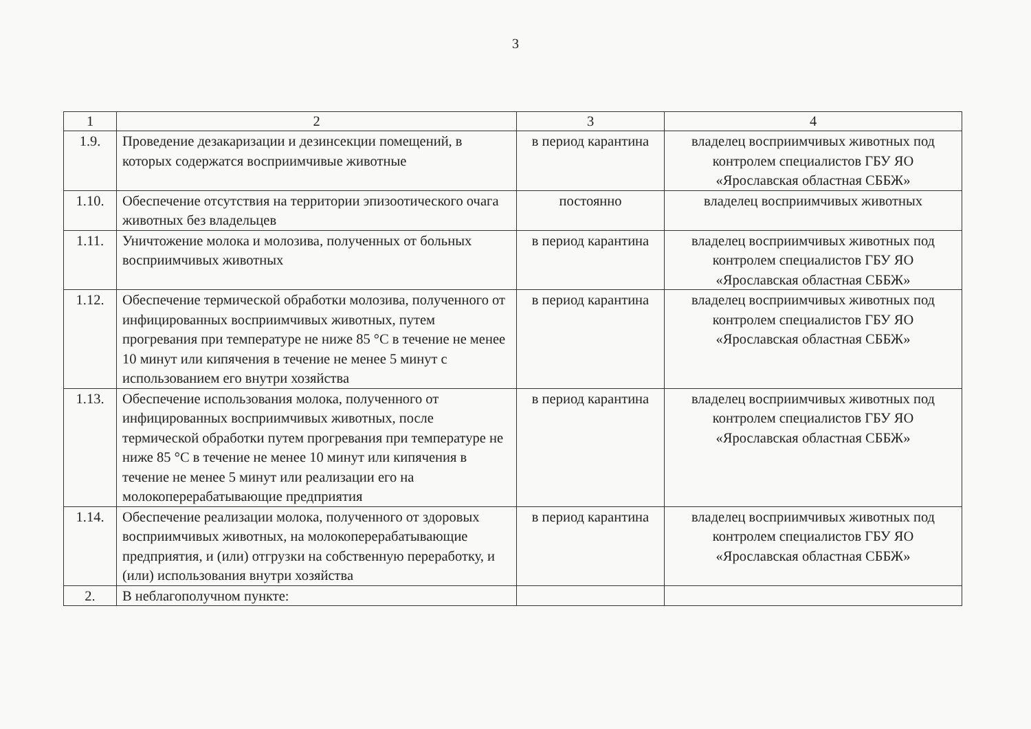3
| 1 | 2 | 3 | 4 |
| --- | --- | --- | --- |
| 1.9. | Проведение дезакаризации и дезинсекции помещений, в которых содержатся восприимчивые животные | в период карантина | владелец восприимчивых животных под контролем специалистов ГБУ ЯО «Ярославская областная СББЖ» |
| 1.10. | Обеспечение отсутствия на территории эпизоотического очага животных без владельцев | постоянно | владелец восприимчивых животных |
| 1.11. | Уничтожение молока и молозива, полученных от больных восприимчивых животных | в период карантина | владелец восприимчивых животных под контролем специалистов ГБУ ЯО «Ярославская областная СББЖ» |
| 1.12. | Обеспечение термической обработки молозива, полученного от инфицированных восприимчивых животных, путем прогревания при температуре не ниже 85 °С в течение не менее 10 минут или кипячения в течение не менее 5 минут с использованием его внутри хозяйства | в период карантина | владелец восприимчивых животных под контролем специалистов ГБУ ЯО «Ярославская областная СББЖ» |
| 1.13. | Обеспечение использования молока, полученного от инфицированных восприимчивых животных, после термической обработки путем прогревания при температуре не ниже 85 °С в течение не менее 10 минут или кипячения в течение не менее 5 минут или реализации его на молокоперерабатывающие предприятия | в период карантина | владелец восприимчивых животных под контролем специалистов ГБУ ЯО «Ярославская областная СББЖ» |
| 1.14. | Обеспечение реализации молока, полученного от здоровых восприимчивых животных, на молокоперерабатывающие предприятия, и (или) отгрузки на собственную переработку, и (или) использования внутри хозяйства | в период карантина | владелец восприимчивых животных под контролем специалистов ГБУ ЯО «Ярославская областная СББЖ» |
| 2. | В неблагополучном пункте: | | |